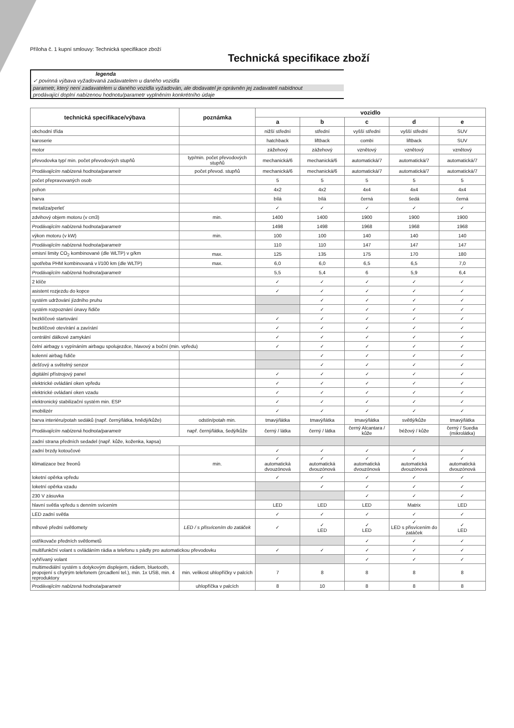Příloha č. 1 kupní smlouvy: Technická specifikace zboží
Technická specifikace zboží
legenda
✓ povinná výbava vyžadovaná zadavatelem u daného vozidla
parametr, který není zadavatelem u daného vozidla vyžadován, ale dodavatel je oprávněn jej zadavateli nabídnout
prodávající doplní nabízenou hodnotu/parametr vyplněním konkrétního údaje
| technická specifikace/výbava | poznámka | vozidlo | | | | |
| --- | --- | --- | --- | --- | --- | --- |
| | | a | b | c | d | e |
| obchodní třída | | nižší střední | střední | vyšší střední | vyšší střední | SUV |
| karoserie | | hatchback | liftback | combi | liftback | SUV |
| motor | | zážehový | zážehový | vznětový | vznětový | vznětový |
| převodovka typ/ min. počet převodových stupňů | typ/min. počet převodových stupňů | mechanická/6 | mechanická/6 | automatická/7 | automatická/7 | automatická/7 |
| Prodávajícím nabízená hodnota/parametr | počet převod. stupňů | mechanická/6 | mechanická/6 | automatická/7 | automatická/7 | automatická/7 |
| počet přepravovaných osob | | 5 | 5 | 5 | 5 | 5 |
| pohon | | 4x2 | 4x2 | 4x4 | 4x4 | 4x4 |
| barva | | bílá | bílá | černá | šedá | černá |
| metalíza/perleť | | ✓ | ✓ | ✓ | ✓ | ✓ |
| zdvihový objem motoru (v cm3) | min. | 1400 | 1400 | 1900 | 1900 | 1900 |
| Prodávajícím nabízená hodnota/parametr | | 1498 | 1498 | 1968 | 1968 | 1968 |
| výkon motoru (v kW) | min. | 100 | 100 | 140 | 140 | 140 |
| Prodávajícím nabízená hodnota/parametr | | 110 | 110 | 147 | 147 | 147 |
| emisní limity CO<sub>2</sub> kombinované (dle WLTP) v g/km | max. | 125 | 135 | 175 | 170 | 180 |
| spotřeba PHM kombinovaná v l/100 km (dle WLTP) | max. | 6,0 | 6,0 | 6,5 | 6,5 | 7,0 |
| Prodávajícím nabízená hodnota/parametr | | 5,5 | 5,4 | 6 | 5,9 | 6,4 |
| 2 klíče | | ✓ | ✓ | ✓ | ✓ | ✓ |
| asistent rozjezdu do kopce | | ✓ | ✓ | ✓ | ✓ | ✓ |
| systém udržování jízdního pruhu | | | ✓ | ✓ | ✓ | ✓ |
| systém rozpoznání únavy řidiče | | | ✓ | ✓ | ✓ | ✓ |
| bezklíčové startování | | ✓ | ✓ | ✓ | ✓ | ✓ |
| bezklíčové otevírání a zavírání | | ✓ | ✓ | ✓ | ✓ | ✓ |
| centrální dálkové zamykání | | ✓ | ✓ | ✓ | ✓ | ✓ |
| čelní airbagy s vypínáním airbagu spolujezdce, hlavový a boční (min. vpředu) | | ✓ | ✓ | ✓ | ✓ | ✓ |
| kolenní airbag řidiče | | | ✓ | ✓ | ✓ | ✓ |
| dešťový a světelný senzor | | | ✓ | ✓ | ✓ | ✓ |
| digitální přístrojový panel | | ✓ | ✓ | ✓ | ✓ | ✓ |
| elektrické ovládání oken vpředu | | ✓ | ✓ | ✓ | ✓ | ✓ |
| elektrické ovládaní oken vzadu | | ✓ | ✓ | ✓ | ✓ | ✓ |
| elektronický stabilizační systém min. ESP | | ✓ | ✓ | ✓ | ✓ | ✓ |
| imobilizér | | ✓ | ✓ | ✓ | ✓ | ✓ |
| barva interiéru/potah sedáků (např. černý/látka, hnědý/kůže) | odstín/potah min. | tmavý/látka | tmavý/látka | tmavý/látka | světlý/kůže | tmavý/látka |
| Prodávajícím nabízená hodnota/parametr | např. černý/látka, šedý/kůže | černý / látka | černý / látka | černý Alcantara / kůže | béžový / kůže | černý / Suedia (mikrolátka) |
| zadní strana předních sedadel (např. kůže, koženka, kapsa) | | | | | | |
| zadní brzdy kotoučové | | ✓ | ✓ | ✓ | ✓ | ✓ |
| klimatizace bez freonů | min. | ✓ automatická dvouzónová | ✓ automatická dvouzónová | ✓ automatická dvouzónová | ✓ automatická dvouzónová | ✓ automatická dvouzónová |
| loketní opěrka vpředu | | ✓ | ✓ | ✓ | ✓ | ✓ |
| loketní opěrka vzadu | | | ✓ | ✓ | ✓ | ✓ |
| 230 V zásuvka | | | | ✓ | ✓ | ✓ |
| hlavní světla vpředu s denním svícením | | LED | LED | LED | Matrix | LED |
| LED zadní světla | | ✓ | ✓ | ✓ | ✓ | ✓ |
| mlhové přední světlomety | LED / s přisvícením do zatáček | ✓ | ✓ LED | ✓ LED | ✓ LED s přisvícením do zatáček | ✓ LED |
| ostřikovače předních světlometů | | | | ✓ | ✓ | ✓ |
| multifunkční volant s ovládáním rádia a telefonu s pádly pro automatickou převodovku | | ✓ | ✓ | ✓ | ✓ | ✓ |
| vyhřívaný volant | | | | ✓ | ✓ | ✓ |
| multimediální systém s dotykovým displejem, rádiem, bluetooth, propojení s chytrým telefonem (zrcadlení tel.), min. 1x USB, min. 4 reproduktory | min. velikost uhlopříčky v palcích | 7 | 8 | 8 | 8 | 8 |
| Prodávajícím nabízená hodnota/parametr | uhlopříčka v palcích | 8 | 10 | 8 | 8 | 8 |